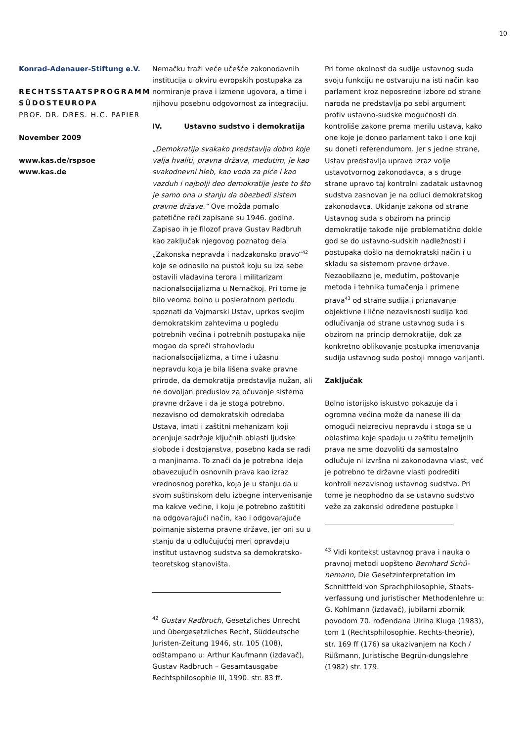10
Konrad-Adenauer-Stiftung e.V.
RECHTSSTAATSPROGRAMM SÜDOSTEUROPA
PROF. DR. DRES. H.C. PAPIER
November 2009
www.kas.de/rspsoe
www.kas.de
Nemačku traži veće učešće zakonodavnih institucija u okviru evropskih postupaka za normiranje prava i izmene ugovora, a time i njihovu posebnu odgovornost za integraciju.
IV. Ustavno sudstvo i demokratija
„Demokratija svakako predstavlja dobro koje valja hvaliti, pravna država, međutim, je kao svakodnevni hleb, kao voda za piće i kao vazduh i najbolji deo demokratije jeste to što je samo ona u stanju da obezbedi sistem pravne države.“ Ove možda pomalo patetične reči zapisane su 1946. godine. Zapisao ih je filozof prava Gustav Radbruh kao zaključak njegovog poznatog dela „Zakonska nepravda i nadzakonsko pravo“<sup>42</sup> koje se odnosilo na pustoš koju su iza sebe ostavili vladavina terora i militarizam nacionalsocijalizma u Nemačkoj. Pri tome je bilo veoma bolno u posleratnom periodu spoznati da Vajmarski Ustav, uprkos svojim demokratskim zahtevima u pogledu potrebnih većina i potrebnih postupaka nije mogao da spreči strahovladu nacionalsocijalizma, a time i užasnu nepravdu koja je bila lišena svake pravne prirode, da demokratija predstavlja nužan, ali ne dovoljan preduslov za očuvanje sistema pravne države i da je stoga potrebno, nezavisno od demokratskih odredaba Ustava, imati i zaštitni mehanizam koji ocenjuje sadržaje ključnih oblasti ljudske slobode i dostojanstva, posebno kada se radi o manjinama. To znači da je potrebna ideja obavezujućih osnovnih prava kao izraz vrednosnog poretka, koja je u stanju da u svom suštinskom delu izbegne intervenisanje ma kakve većine, i koju je potrebno zaštititi na odgovarajući način, kao i odgovarajuće poimanje sistema pravne države, jer oni su u stanju da u odlučujućoj meri opravdaju institut ustavnog sudstva sa demokratsko-teoretskog stanovišta.
<sup>42</sup> Gustav Radbruch, Gesetzliches Unrecht und übergesetzliches Recht, Süddeutsche Juristen-Zeitung 1946, str. 105 (108), odštampano u: Arthur Kaufmann (izdavač), Gustav Radbruch – Gesamtausgabe Rechtsphilosophie III, 1990. str. 83 ff.
Pri tome okolnost da sudije ustavnog suda svoju funkciju ne ostvaruju na isti način kao parlament kroz neposredne izbore od strane naroda ne predstavlja po sebi argument protiv ustavno-sudske mogućnosti da kontroliše zakone prema merilu ustava, kako one koje je doneo parlament tako i one koji su doneti referendumom. Jer s jedne strane, Ustav predstavlja upravo izraz volje ustavotvornog zakonodavca, a s druge strane upravo taj kontrolni zadatak ustavnog sudstva zasnovan je na odluci demokratskog zakonodavca. Ukidanje zakona od strane Ustavnog suda s obzirom na princip demokratije takođe nije problematično dokle god se do ustavno-sudskih nadležnosti i postupaka došlo na demokratski način i u skladu sa sistemom pravne države. Nezaobilazno je, međutim, poštovanje metoda i tehnika tumačenja i primene prava<sup>43</sup> od strane sudija i priznavanje objektivne i lične nezavisnosti sudija kod odlučivanja od strane ustavnog suda i s obzirom na princip demokratije, dok za konkretno oblikovanje postupka imenovanja sudija ustavnog suda postoji mnogo varijanti.
Zaključak
Bolno istorijsko iskustvo pokazuje da i ogromna većina može da nanese ili da omogući neizrecivu nepravdu i stoga se u oblastima koje spadaju u zaštitu temeljnih prava ne sme dozvoliti da samostalno odlučuje ni izvršna ni zakonodavna vlast, već je potrebno te državne vlasti podrediti kontroli nezavisnog ustavnog sudstva. Pri tome je neophodno da se ustavno sudstvo veže za zakonski određene postupke i
<sup>43</sup> Vidi kontekst ustavnog prava i nauka o pravnoj metodi uopšteno Bernhard Schü-nemann, Die Gesetzinterpretation im Schnittfeld von Sprachphilosophie, Staats-verfassung und juristischer Methodenlehre u: G. Kohlmann (izdavač), jubilarni zbornik povodom 70. rođendana Ulriha Kluga (1983), tom 1 (Rechtsphilosophie, Rechts-theorie), str. 169 ff (176) sa ukazivanjem na Koch / Rüßmann, Juristische Begrün-dungslehre (1982) str. 179.